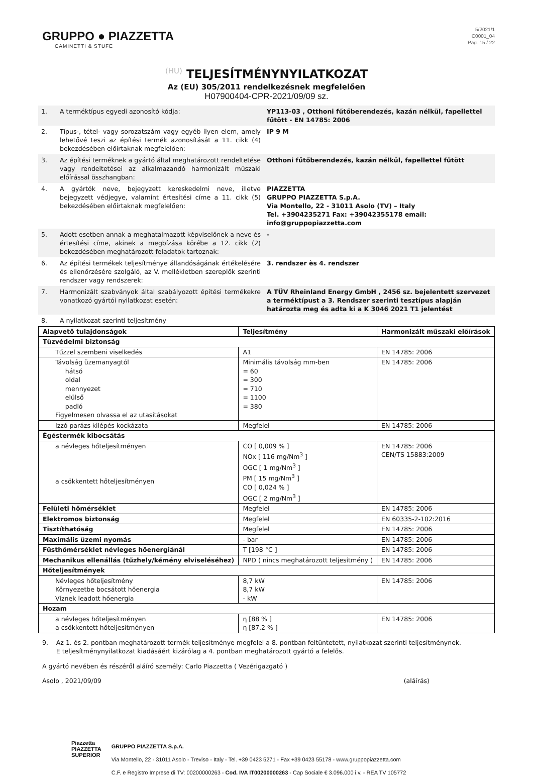GRUPPO ● PIAZZETTA
CAMINETTI & STUFE
5/2021/1
C0001_04
Pag. 15 / 22
(HU) TELJESÍTMÉNYNYILATKOZAT
Az (EU) 305/2011 rendelkezésnek megfelelően
H07900404-CPR-2021/09/09 sz.
| 1. | A terméktípus egyedi azonosító kódja: | YP113-03 , Otthoni fűtőberendezés, kazán nélkül, fapellettel fűtött - EN 14785: 2006 |
| 2. | Típus-, tétel- vagy sorozatszám vagy egyéb ilyen elem, amely lehetővé teszi az építési termék azonosítását a 11. cikk (4) bekezdésében előírtaknak megfelelően: | IP 9 M |
| 3. | Az építési terméknek a gyártó által meghatározott rendeltetése vagy rendeltetései az alkalmazandó harmonizált műszaki előírással összhangban: | Otthoni fűtőberendezés, kazán nélkül, fapellettel fűtött |
| 4. | A gyártók neve, bejegyzett kereskedelmi neve, illetve bejegyzett védjegye, valamint értesítési címe a 11. cikk (5) bekezdésében előírtaknak megfelelően: | PIAZZETTA GRUPPO PIAZZETTA S.p.A. Via Montello, 22 - 31011 Asolo (TV) – Italy Tel. +3904235271 Fax: +39042355178 email: info@gruppopiazzetta.com |
| 5. | Adott esetben annak a meghatalmazott képviselőnek a neve és értesítési címe, akinek a megbízása körébe a 12. cikk (2) bekezdésében meghatározott feladatok tartoznak: | - |
| 6. | Az építési termékek teljesítménye állandóságának értékelésére és ellenőrzésére szolgáló, az V. mellékletben szereplők szerinti rendszer vagy rendszerek: | 3. rendszer ès 4. rendszer |
| 7. | Harmonizált szabványok által szabályozott építési termékekre vonatkozó gyártói nyilatkozat esetén: | A TÜV Rheinland Energy GmbH , 2456 sz. bejelentett szervezet a terméktípust a 3. Rendszer szerinti tesztípus alapján határozta meg és adta ki a K 3046 2021 T1 jelentést |
| 8. | A nyilatkozat szerinti teljesítmény | |
| Alapvető tulajdonságok | Teljesítmény | Harmonizált műszaki előírások |
| --- | --- | --- |
| Tűzvédelmi biztonság | | |
| Tűzzel szembeni viselkedés | A1 | EN 14785: 2006 |
| Távolság üzemanyagtól hátsó oldal mennyezet elülső padló Figyelmesen olvassa el az utasításokat | Minimális távolság mm-ben = 60 = 300 = 710 = 1100 = 380 | EN 14785: 2006 |
| Izzó parázs kilépés kockázata | Megfelel | EN 14785: 2006 |
| Égéstermék kibocsátás | | |
| a névleges hőteljesítményen a csökkentett hőteljesítményen | CO [ 0,009 % ] NOx [ 116 mg/Nm<sup>3</sup> ] OGC [ 1 mg/Nm<sup>3</sup> ] PM [ 15 mg/Nm<sup>3</sup> ] CO [ 0,024 % ] OGC [ 2 mg/Nm<sup>3</sup> ] | EN 14785: 2006 CEN/TS 15883:2009 |
| Felületi hőmérséklet | Megfelel | EN 14785: 2006 |
| Elektromos biztonság | Megfelel | EN 60335-2-102:2016 |
| Tisztíthatóság | Megfelel | EN 14785: 2006 |
| Maximális üzemi nyomás | - bar | EN 14785: 2006 |
| Füsthőmérséklet névleges hőenergiánál | T [198 °C ] | EN 14785: 2006 |
| Mechanikus ellenállás (tűzhely/kémény elviseléséhez) | NPD ( nincs meghatározott teljesítmény ) | EN 14785: 2006 |
| Hőteljesítmények | | |
| Névleges hőteljesítmény Környezetbe bocsátott hőenergia Víznek leadott hőenergia | 8,7 kW 8,7 kW - kW | EN 14785: 2006 |
| Hozam | | |
| a névleges hőteljesítményen a csökkentett hőteljesítményen | η [88 % ] η [87,2 % ] | EN 14785: 2006 |
9. Az 1. és 2. pontban meghatározott termék teljesítménye megfelel a 8. pontban feltüntetett, nyilatkozat szerinti teljesítménynek.
E teljesítménynyilatkozat kiadásáért kizárólag a 4. pontban meghatározott gyártó a felelős.
A gyártó nevében és részéről aláíró személy: Carlo Piazzetta ( Vezérigazgató )
Asolo , 2021/09/09 (aláírás)
Piazzetta
PIAZZETTA
SUPERIOR
GRUPPO PIAZZETTA S.p.A.
Via Montello, 22 - 31011 Asolo - Treviso - Italy - Tel. +39 0423 5271 - Fax +39 0423 55178 - www.gruppopiazzetta.com
C.F. e Registro Imprese di TV: 00200000263 - Cod. IVA IT00200000263 - Cap Sociale € 3.096.000 i.v. - REA TV 105772